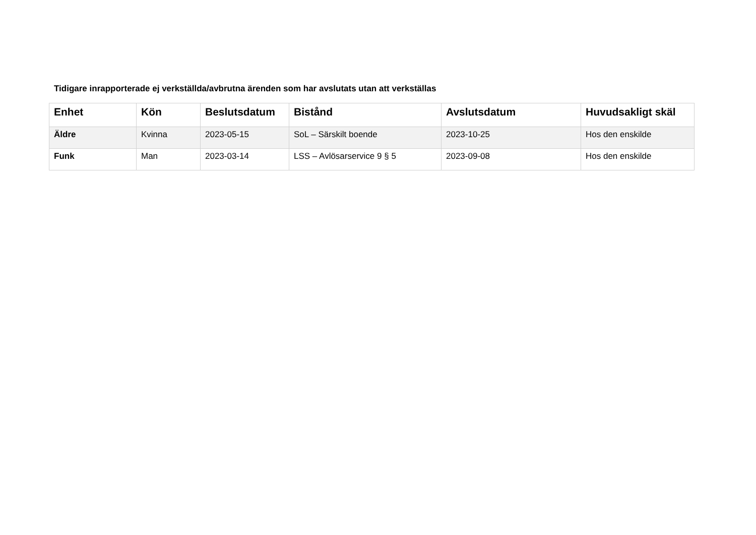Tidigare inrapporterade ej verkställda/avbrutna ärenden som har avslutats utan att verkställas
| Enhet | Kön | Beslutsdatum | Bistånd | Avslutsdatum | Huvudsakligt skäl |
| --- | --- | --- | --- | --- | --- |
| Äldre | Kvinna | 2023-05-15 | SoL – Särskilt boende | 2023-10-25 | Hos den enskilde |
| Funk | Man | 2023-03-14 | LSS – Avlösarservice 9 § 5 | 2023-09-08 | Hos den enskilde |